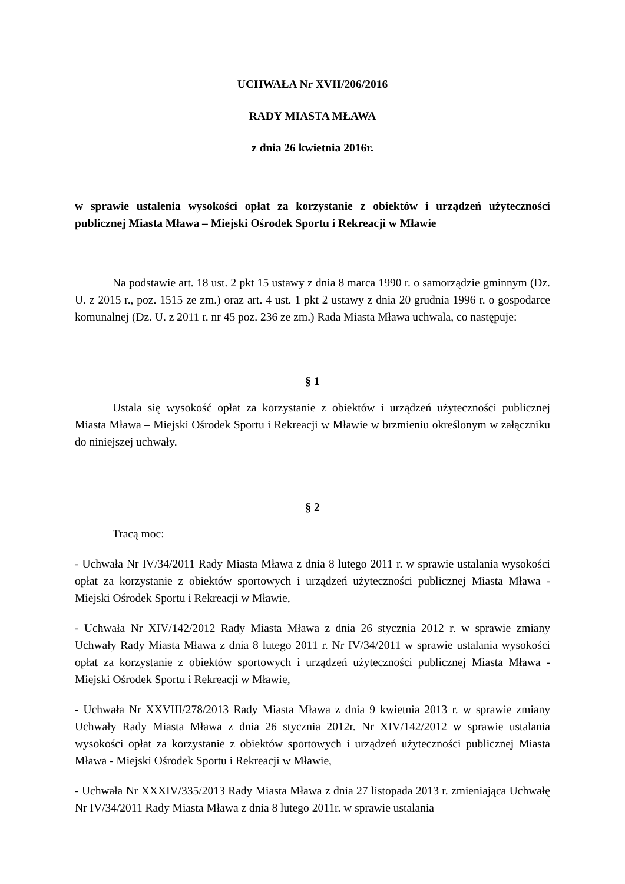UCHWAŁA Nr XVII/206/2016
RADY MIASTA MŁAWA
z dnia 26 kwietnia 2016r.
w sprawie ustalenia wysokości opłat za korzystanie z obiektów i urządzeń użyteczności publicznej Miasta Mława – Miejski Ośrodek Sportu i Rekreacji w Mławie
Na podstawie art. 18 ust. 2 pkt 15 ustawy z dnia 8 marca 1990 r. o samorządzie gminnym (Dz. U. z 2015 r., poz. 1515 ze zm.) oraz art. 4 ust. 1 pkt 2 ustawy z dnia 20 grudnia 1996 r. o gospodarce komunalnej (Dz. U. z 2011 r. nr 45 poz. 236 ze zm.) Rada Miasta Mława uchwala, co następuje:
§ 1
Ustala się wysokość opłat za korzystanie z obiektów i urządzeń użyteczności publicznej Miasta Mława – Miejski Ośrodek Sportu i Rekreacji w Mławie w brzmieniu określonym w załączniku do niniejszej uchwały.
§ 2
Tracą moc:
- Uchwała Nr IV/34/2011 Rady Miasta Mława z dnia 8 lutego 2011 r. w sprawie ustalania wysokości opłat za korzystanie z obiektów sportowych i urządzeń użyteczności publicznej Miasta Mława - Miejski Ośrodek Sportu i Rekreacji w Mławie,
- Uchwała Nr XIV/142/2012 Rady Miasta Mława z dnia 26 stycznia 2012 r. w sprawie zmiany Uchwały Rady Miasta Mława z dnia 8 lutego 2011 r. Nr IV/34/2011 w sprawie ustalania wysokości opłat za korzystanie z obiektów sportowych i urządzeń użyteczności publicznej Miasta Mława - Miejski Ośrodek Sportu i Rekreacji w Mławie,
- Uchwała Nr XXVIII/278/2013 Rady Miasta Mława z dnia 9 kwietnia 2013 r. w sprawie zmiany Uchwały Rady Miasta Mława z dnia 26 stycznia 2012r. Nr XIV/142/2012 w sprawie ustalania wysokości opłat za korzystanie z obiektów sportowych i urządzeń użyteczności publicznej Miasta Mława - Miejski Ośrodek Sportu i Rekreacji w Mławie,
- Uchwała Nr XXXIV/335/2013 Rady Miasta Mława z dnia 27 listopada 2013 r. zmieniająca Uchwałę Nr IV/34/2011 Rady Miasta Mława z dnia 8 lutego 2011r. w sprawie ustalania